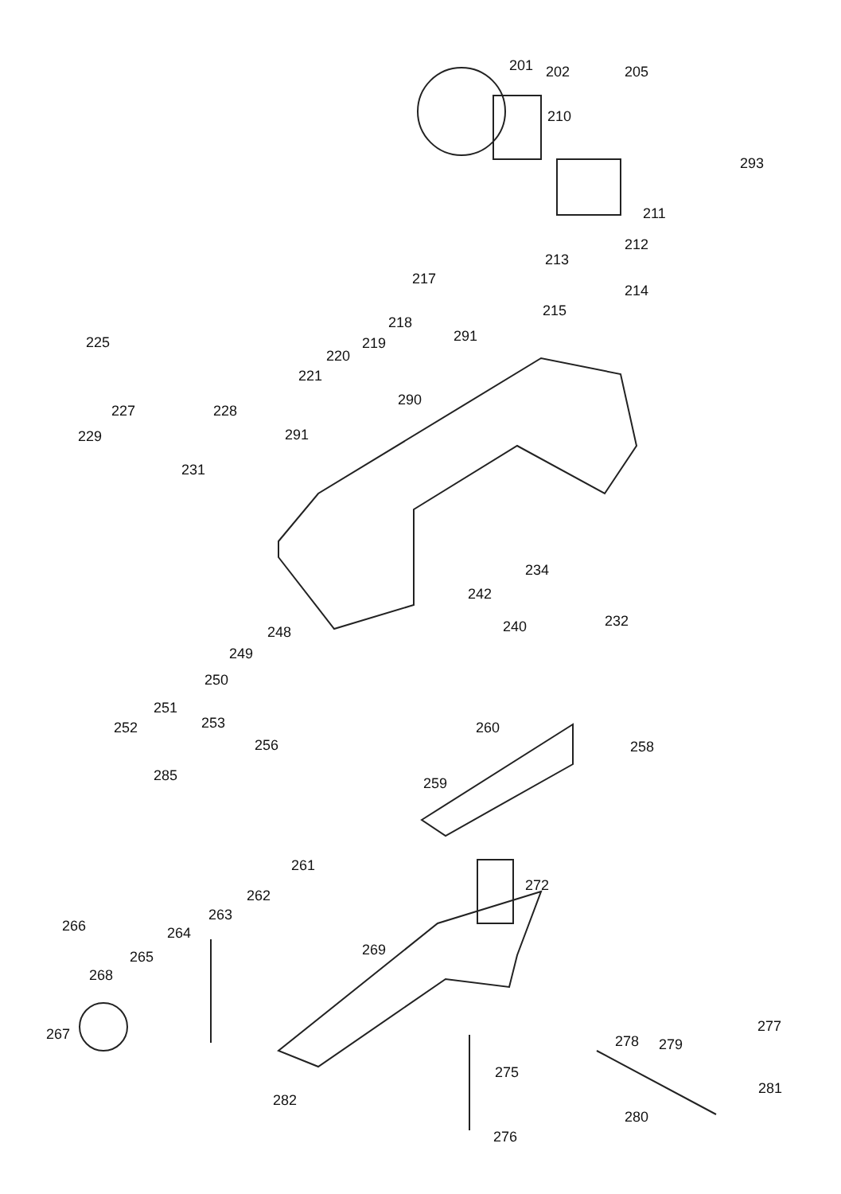201 202 205
210
293
211
212
213
217
214
215
218
225 291 219
220
221
290
227 228
229 291
231
234
242
232 240 248
249
250
251
252 253 260
258 256
285 259
261
272
262
263
266 264
269 265
268
277 267 278 279
275
281
282
280
276